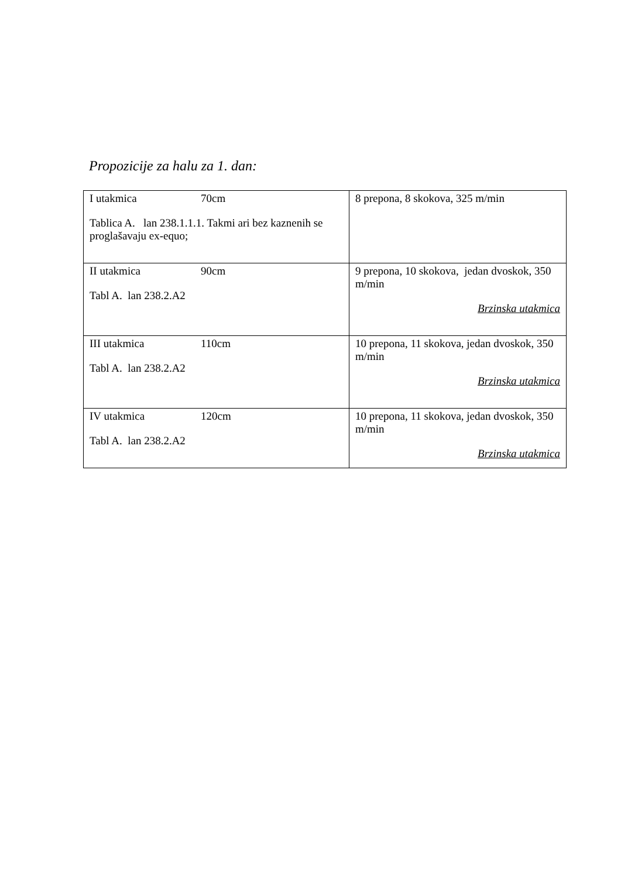Propozicije za halu za 1. dan:
| I utakmica 70cm Tablica A. lan 238.1.1.1. Takmi ari bez kaznenih se proglašavaju ex-equo; | 8 prepona, 8 skokova, 325 m/min |
| II utakmica 90cm Tabl A. lan 238.2.A2 | 9 prepona, 10 skokova, jedan dvoskok, 350 m/min Brzinska utakmica |
| III utakmica 110cm Tabl A. lan 238.2.A2 | 10 prepona, 11 skokova, jedan dvoskok, 350 m/min Brzinska utakmica |
| IV utakmica 120cm Tabl A. lan 238.2.A2 | 10 prepona, 11 skokova, jedan dvoskok, 350 m/min Brzinska utakmica |